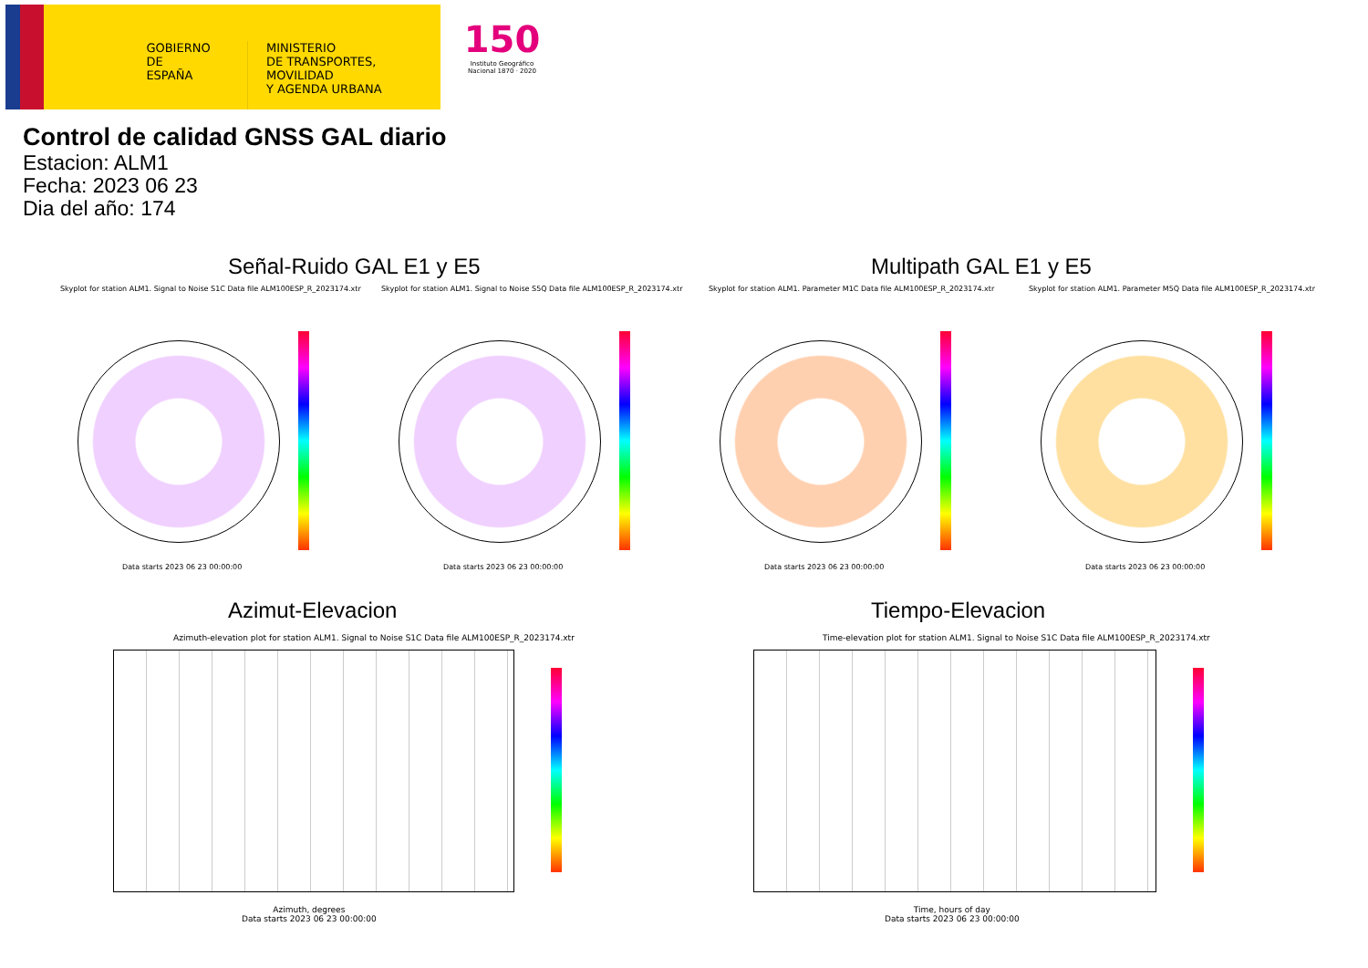GOBIERNO
DE ESPAÑA
MINISTERIO
DE TRANSPORTES, MOVILIDAD
Y AGENDA URBANA
150
Instituto Geográfico
Nacional 1870 · 2020
Control de calidad GNSS GAL diario
Estacion: ALM1
Fecha: 2023 06 23
Dia del año: 174
Señal-Ruido GAL E1 y E5 Multipath GAL E1 y E5
Skyplot for station ALM1. Signal to Noise S1C Data file ALM100ESP_R_2023174.xtr
Skyplot for station ALM1. Signal to Noise S5Q Data file ALM100ESP_R_2023174.xtr
Skyplot for station ALM1. Parameter M1C Data file ALM100ESP_R_2023174.xtr
Skyplot for station ALM1. Parameter M5Q Data file ALM100ESP_R_2023174.xtr
Data starts 2023 06 23 00:00:00
Data starts 2023 06 23 00:00:00
Data starts 2023 06 23 00:00:00
Data starts 2023 06 23 00:00:00
Azimut-Elevacion Tiempo-Elevacion
Azimuth-elevation plot for station ALM1. Signal to Noise S1C Data file ALM100ESP_R_2023174.xtr
Time-elevation plot for station ALM1. Signal to Noise S1C Data file ALM100ESP_R_2023174.xtr
Azimuth, degrees
Data starts 2023 06 23 00:00:00
Time, hours of day
Data starts 2023 06 23 00:00:00